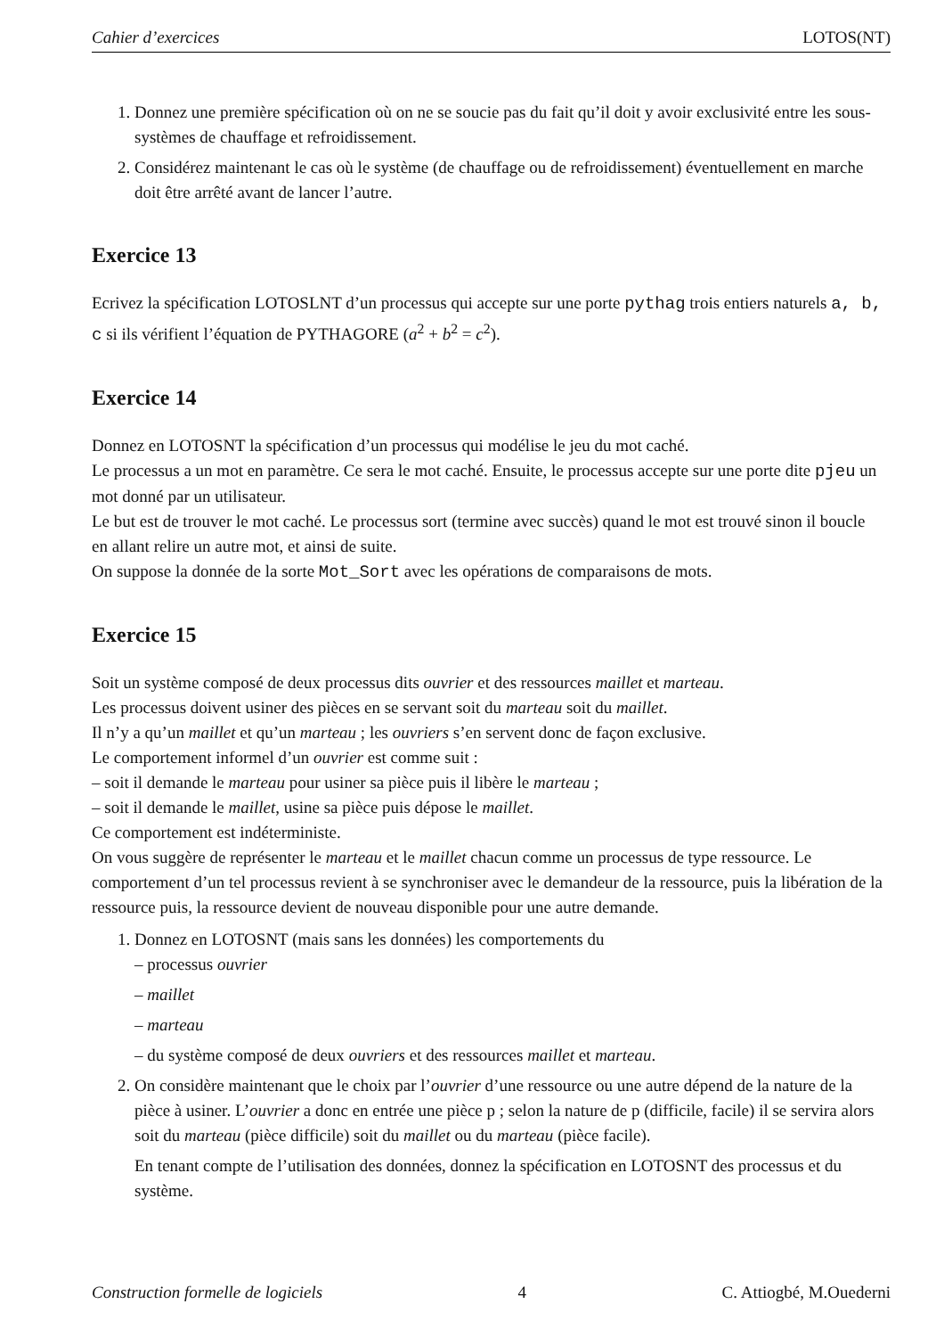Cahier d’exercices LOTOS(NT)
1. Donnez une première spécification où on ne se soucie pas du fait qu’il doit y avoir exclusivité entre les sous-systèmes de chauffage et refroidissement.
2. Considérez maintenant le cas où le système (de chauffage ou de refroidissement) éventuellement en marche doit être arrêté avant de lancer l’autre.
Exercice 13
Ecrivez la spécification LOTOSLNT d’un processus qui accepte sur une porte pythag trois entiers naturels a, b, c si ils vérifient l’équation de PYTHAGORE (a<sup>2</sup> + b<sup>2</sup> = c<sup>2</sup>).
Exercice 14
Donnez en LOTOSNT la spécification d’un processus qui modélise le jeu du mot caché.
Le processus a un mot en paramètre. Ce sera le mot caché. Ensuite, le processus accepte sur une porte dite pjeu un mot donné par un utilisateur.
Le but est de trouver le mot caché. Le processus sort (termine avec succès) quand le mot est trouvé sinon il boucle en allant relire un autre mot, et ainsi de suite.
On suppose la donnée de la sorte Mot_Sort avec les opérations de comparaisons de mots.
Exercice 15
Soit un système composé de deux processus dits ouvrier et des ressources maillet et marteau.
Les processus doivent usiner des pièces en se servant soit du marteau soit du maillet.
Il n’y a qu’un maillet et qu’un marteau ; les ouvriers s’en servent donc de façon exclusive.
Le comportement informel d’un ouvrier est comme suit :
– soit il demande le marteau pour usiner sa pièce puis il libère le marteau ;
– soit il demande le maillet, usine sa pièce puis dépose le maillet.
Ce comportement est indéterministe.
On vous suggère de représenter le marteau et le maillet chacun comme un processus de type ressource. Le comportement d’un tel processus revient à se synchroniser avec le demandeur de la ressource, puis la libération de la ressource puis, la ressource devient de nouveau disponible pour une autre demande.
1. Donnez en LOTOSNT (mais sans les données) les comportements du
– processus ouvrier
– maillet
– marteau
– du système composé de deux ouvriers et des ressources maillet et marteau.
2. On considère maintenant que le choix par l’ouvrier d’une ressource ou une autre dépend de la nature de la pièce à usiner. L’ouvrier a donc en entrée une pièce p ; selon la nature de p (difficile, facile) il se servira alors soit du marteau (pièce difficile) soit du maillet ou du marteau (pièce facile).
En tenant compte de l’utilisation des données, donnez la spécification en LOTOSNT des processus et du système.
Construction formelle de logiciels 4 C. Attiogbé, M.Ouederni